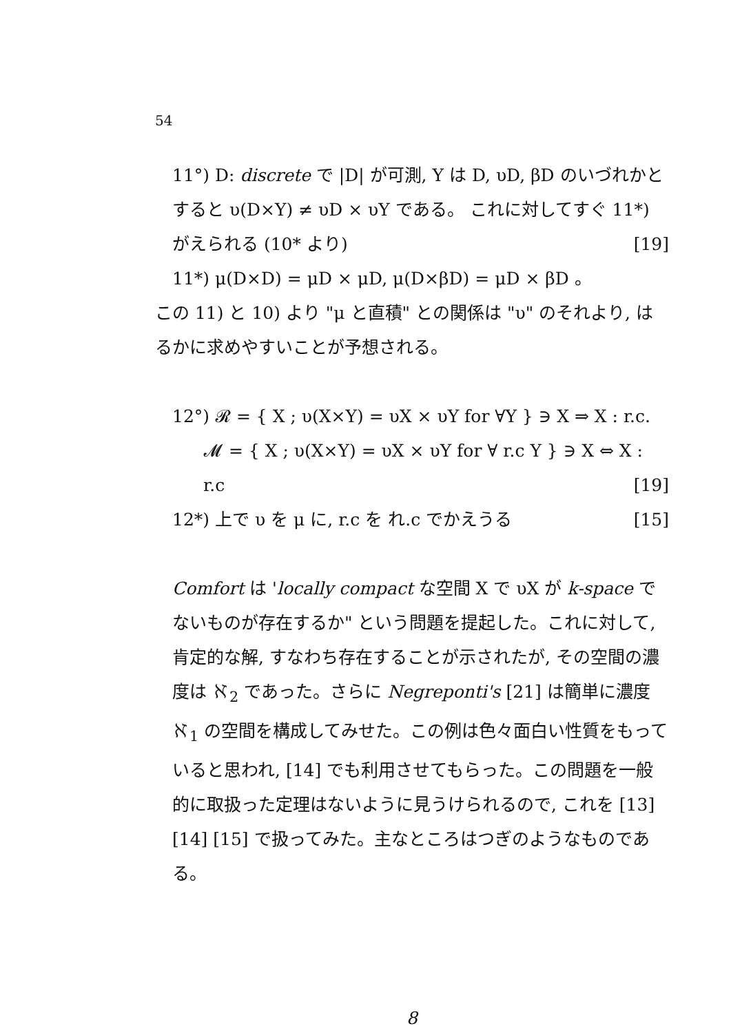54
11°) D: discrete で |D| が可測, Y は D, υD, βD のいづれかとすると υ(D×Y) ≠ υD × υY である。 これに対してすぐ 11*) がえられる (10* より) [19]
11*) μ(D×D) = μD × μD, μ(D×βD) = μD × βD 。
この 11) と 10) より "μ と直積" との関係は "υ" のそれより, はるかに求めやすいことが予想される。
12°) 𝓡 = { X ; υ(X×Y) = υX × υY for ∀Y } ∋ X ⇒ X : r.c.
𝓜 = { X ; υ(X×Y) = υX × υY for ∀ r.c Y } ∋ X ⇔ X : r.c [19]
12*) 上で υ を μ に, r.c を れ.c でかえうる [15]
Comfort は 'locally compact な空間 X で υX が k-space でないものが存在するか" という問題を提起した。これに対して, 肯定的な解, すなわち存在することが示されたが, その空間の濃度は ℵ<sub>2</sub> であった。さらに Negreponti's [21] は簡単に濃度 ℵ<sub>1</sub> の空間を構成してみせた。この例は色々面白い性質をもっていると思われ, [14] でも利用させてもらった。この問題を一般的に取扱った定理はないように見うけられるので, これを [13] [14] [15] で扱ってみた。主なところはつぎのようなものである。
8